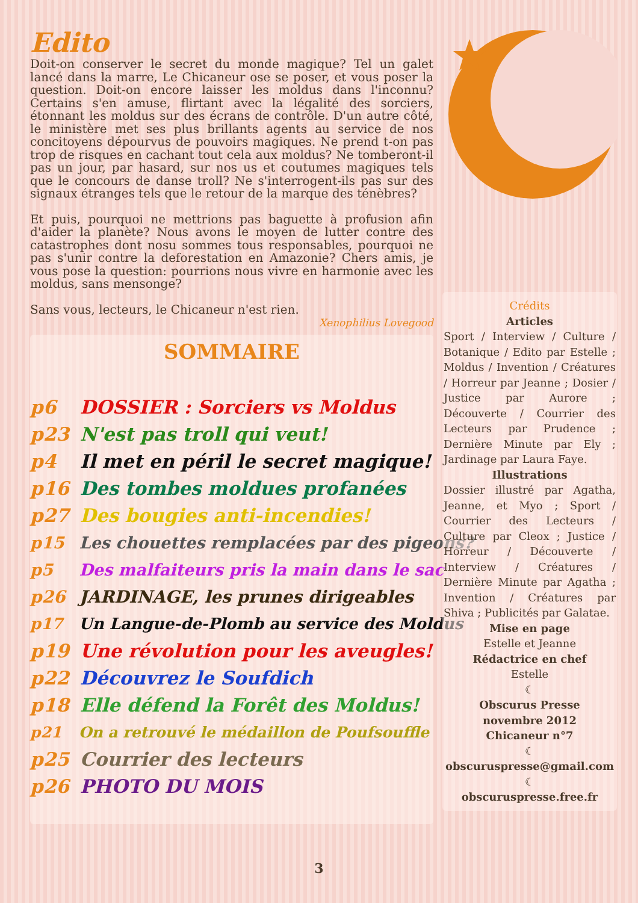Edito
Doit-on conserver le secret du monde magique? Tel un galet lancé dans la marre, Le Chicaneur ose se poser, et vous poser la question. Doit-on encore laisser les moldus dans l'inconnu? Certains s'en amuse, flirtant avec la légalité des sorciers, étonnant les moldus sur des écrans de contrôle. D'un autre côté, le ministère met ses plus brillants agents au service de nos concitoyens dépourvus de pouvoirs magiques. Ne prend t-on pas trop de risques en cachant tout cela aux moldus? Ne tomberont-il pas un jour, par hasard, sur nos us et coutumes magiques tels que le concours de danse troll? Ne s'interrogent-ils pas sur des signaux étranges tels que le retour de la marque des ténèbres?
Et puis, pourquoi ne mettrions pas baguette à profusion afin d'aider la planète? Nous avons le moyen de lutter contre des catastrophes dont nosu sommes tous responsables, pourquoi ne pas s'unir contre la deforestation en Amazonie? Chers amis, je vous pose la question: pourrions nous vivre en harmonie avec les moldus, sans mensonge?
Sans vous, lecteurs, le Chicaneur n'est rien.
Xenophilius Lovegood
SOMMAIRE
p6 DOSSIER : Sorciers vs Moldus
p23 N'est pas troll qui veut!
p4 Il met en péril le secret magique!
p16 Des tombes moldues profanées
p27 Des bougies anti-incendies!
p15 Les chouettes remplacées par des pigeons?
p5 Des malfaiteurs pris la main dans le sac
p26 JARDINAGE, les prunes dirigeables
p17 Un Langue-de-Plomb au service des Moldus
p19 Une révolution pour les aveugles!
p22 Découvrez le Soufdich
p18 Elle défend la Forêt des Moldus!
p21 On a retrouvé le médaillon de Poufsouffle
p25 Courrier des lecteurs
p26 PHOTO DU MOIS
Crédits
Articles
Sport / Interview / Culture / Botanique / Edito par Estelle ; Moldus / Invention / Créatures / Horreur par Jeanne ; Dosier / Justice par Aurore ; Découverte / Courrier des Lecteurs par Prudence ; Dernière Minute par Ely ; Jardinage par Laura Faye.
Illustrations
Dossier illustré par Agatha, Jeanne, et Myo ; Sport / Courrier des Lecteurs / Culture par Cleox ; Justice / Horreur / Découverte / Interview / Créatures / Dernière Minute par Agatha ; Invention / Créatures par Shiva ; Publicités par Galatae.
Mise en page
Estelle et Jeanne
Rédactrice en chef
Estelle
☾
Obscurus Presse
novembre 2012
Chicaneur n°7
☾
obscuruspresse@gmail.com
☾
obscuruspresse.free.fr
3